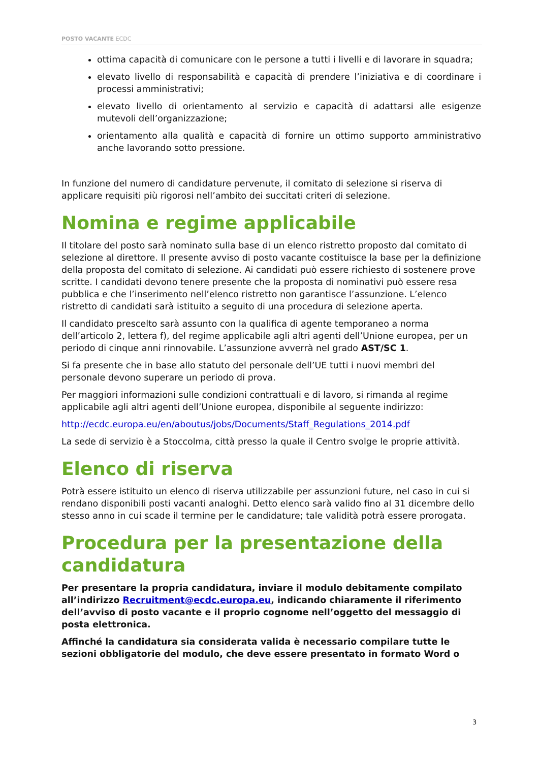POSTO VACANTE ECDC
ottima capacità di comunicare con le persone a tutti i livelli e di lavorare in squadra;
elevato livello di responsabilità e capacità di prendere l’iniziativa e di coordinare i processi amministrativi;
elevato livello di orientamento al servizio e capacità di adattarsi alle esigenze mutevoli dell’organizzazione;
orientamento alla qualità e capacità di fornire un ottimo supporto amministrativo anche lavorando sotto pressione.
In funzione del numero di candidature pervenute, il comitato di selezione si riserva di applicare requisiti più rigorosi nell’ambito dei succitati criteri di selezione.
Nomina e regime applicabile
Il titolare del posto sarà nominato sulla base di un elenco ristretto proposto dal comitato di selezione al direttore. Il presente avviso di posto vacante costituisce la base per la definizione della proposta del comitato di selezione. Ai candidati può essere richiesto di sostenere prove scritte. I candidati devono tenere presente che la proposta di nominativi può essere resa pubblica e che l’inserimento nell’elenco ristretto non garantisce l’assunzione. L’elenco ristretto di candidati sarà istituito a seguito di una procedura di selezione aperta.
Il candidato prescelto sarà assunto con la qualifica di agente temporaneo a norma dell’articolo 2, lettera f), del regime applicabile agli altri agenti dell’Unione europea, per un periodo di cinque anni rinnovabile. L’assunzione avverrà nel grado AST/SC 1.
Si fa presente che in base allo statuto del personale dell’UE tutti i nuovi membri del personale devono superare un periodo di prova.
Per maggiori informazioni sulle condizioni contrattuali e di lavoro, si rimanda al regime applicabile agli altri agenti dell’Unione europea, disponibile al seguente indirizzo:
http://ecdc.europa.eu/en/aboutus/jobs/Documents/Staff_Regulations_2014.pdf
La sede di servizio è a Stoccolma, città presso la quale il Centro svolge le proprie attività.
Elenco di riserva
Potrà essere istituito un elenco di riserva utilizzabile per assunzioni future, nel caso in cui si rendano disponibili posti vacanti analoghi. Detto elenco sarà valido fino al 31 dicembre dello stesso anno in cui scade il termine per le candidature; tale validità potrà essere prorogata.
Procedura per la presentazione della candidatura
Per presentare la propria candidatura, inviare il modulo debitamente compilato all’indirizzo Recruitment@ecdc.europa.eu, indicando chiaramente il riferimento dell’avviso di posto vacante e il proprio cognome nell’oggetto del messaggio di posta elettronica.
Affinché la candidatura sia considerata valida è necessario compilare tutte le sezioni obbligatorie del modulo, che deve essere presentato in formato Word o
3